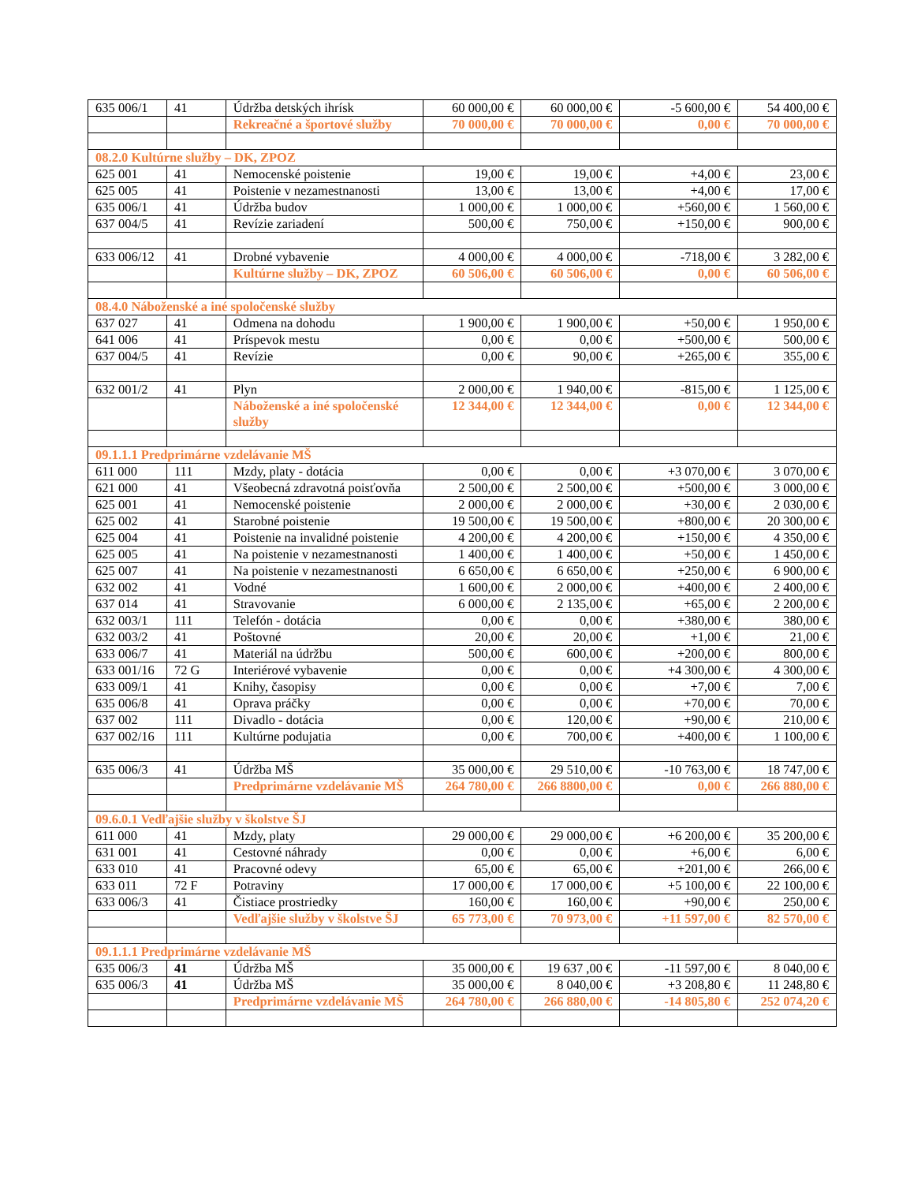| 635 006/1 | 41 | Údržba detských ihrísk | 60 000,00 € | 60 000,00 € | -5 600,00 € | 54 400,00 € |
| | | Rekreačné a športové služby | 70 000,00 € | 70 000,00 € | 0,00 € | 70 000,00 € |
| 08.2.0 Kultúrne služby – DK, ZPOZ | | | | | | |
| 625 001 | 41 | Nemocenské poistenie | 19,00 € | 19,00 € | +4,00 € | 23,00 € |
| 625 005 | 41 | Poistenie v nezamestnanosti | 13,00 € | 13,00 € | +4,00 € | 17,00 € |
| 635 006/1 | 41 | Údržba budov | 1 000,00 € | 1 000,00 € | +560,00 € | 1 560,00 € |
| 637 004/5 | 41 | Revízie zariadení | 500,00 € | 750,00 € | +150,00 € | 900,00 € |
| 633 006/12 | 41 | Drobné vybavenie | 4 000,00 € | 4 000,00 € | -718,00 € | 3 282,00 € |
| | | Kultúrne služby – DK, ZPOZ | 60 506,00 € | 60 506,00 € | 0,00 € | 60 506,00 € |
| 08.4.0 Náboženské a iné spoločenské služby | | | | | | |
| 637 027 | 41 | Odmena na dohodu | 1 900,00 € | 1 900,00 € | +50,00 € | 1 950,00 € |
| 641 006 | 41 | Príspevok mestu | 0,00 € | 0,00 € | +500,00 € | 500,00 € |
| 637 004/5 | 41 | Revízie | 0,00 € | 90,00 € | +265,00 € | 355,00 € |
| 632 001/2 | 41 | Plyn | 2 000,00 € | 1 940,00 € | -815,00 € | 1 125,00 € |
| | | Náboženské a iné spoločenské služby | 12 344,00 € | 12 344,00 € | 0,00 € | 12 344,00 € |
| 09.1.1.1 Predprimárne vzdelávanie MŠ | | | | | | |
| 611 000 | 111 | Mzdy, platy - dotácia | 0,00 € | 0,00 € | +3 070,00 € | 3 070,00 € |
| 621 000 | 41 | Všeobecná zdravotná poisťovňa | 2 500,00 € | 2 500,00 € | +500,00 € | 3 000,00 € |
| 625 001 | 41 | Nemocenské poistenie | 2 000,00 € | 2 000,00 € | +30,00 € | 2 030,00 € |
| 625 002 | 41 | Starobné poistenie | 19 500,00 € | 19 500,00 € | +800,00 € | 20 300,00 € |
| 625 004 | 41 | Poistenie na invalidné poistenie | 4 200,00 € | 4 200,00 € | +150,00 € | 4 350,00 € |
| 625 005 | 41 | Na poistenie v nezamestnanosti | 1 400,00 € | 1 400,00 € | +50,00 € | 1 450,00 € |
| 625 007 | 41 | Na poistenie v nezamestnanosti | 6 650,00 € | 6 650,00 € | +250,00 € | 6 900,00 € |
| 632 002 | 41 | Vodné | 1 600,00 € | 2 000,00 € | +400,00 € | 2 400,00 € |
| 637 014 | 41 | Stravovanie | 6 000,00 € | 2 135,00 € | +65,00 € | 2 200,00 € |
| 632 003/1 | 111 | Telefón - dotácia | 0,00 € | 0,00 € | +380,00 € | 380,00 € |
| 632 003/2 | 41 | Poštovné | 20,00 € | 20,00 € | +1,00 € | 21,00 € |
| 633 006/7 | 41 | Materiál na údržbu | 500,00 € | 600,00 € | +200,00 € | 800,00 € |
| 633 001/16 | 72 G | Interiérové vybavenie | 0,00 € | 0,00 € | +4 300,00 € | 4 300,00 € |
| 633 009/1 | 41 | Knihy, časopisy | 0,00 € | 0,00 € | +7,00 € | 7,00 € |
| 635 006/8 | 41 | Oprava práčky | 0,00 € | 0,00 € | +70,00 € | 70,00 € |
| 637 002 | 111 | Divadlo - dotácia | 0,00 € | 120,00 € | +90,00 € | 210,00 € |
| 637 002/16 | 111 | Kultúrne podujatia | 0,00 € | 700,00 € | +400,00 € | 1 100,00 € |
| 635 006/3 | 41 | Údržba MŠ | 35 000,00 € | 29 510,00 € | -10 763,00 € | 18 747,00 € |
| | | Predprimárne vzdelávanie MŠ | 264 780,00 € | 266 8800,00 € | 0,00 € | 266 880,00 € |
| 09.6.0.1 Vedľajšie služby v školstve ŠJ | | | | | | |
| 611 000 | 41 | Mzdy, platy | 29 000,00 € | 29 000,00 € | +6 200,00 € | 35 200,00 € |
| 631 001 | 41 | Cestovné náhrady | 0,00 € | 0,00 € | +6,00 € | 6,00 € |
| 633 010 | 41 | Pracovné odevy | 65,00 € | 65,00 € | +201,00 € | 266,00 € |
| 633 011 | 72 F | Potraviny | 17 000,00 € | 17 000,00 € | +5 100,00 € | 22 100,00 € |
| 633 006/3 | 41 | Čistiace prostriedky | 160,00 € | 160,00 € | +90,00 € | 250,00 € |
| | | Vedľajšie služby v školstve ŠJ | 65 773,00 € | 70 973,00 € | +11 597,00 € | 82 570,00 € |
| 09.1.1.1 Predprimárne vzdelávanie MŠ | | | | | | |
| 635 006/3 | 41 | Údržba MŠ | 35 000,00 € | 19 637 ,00 € | -11 597,00 € | 8 040,00 € |
| 635 006/3 | 41 | Údržba MŠ | 35 000,00 € | 8 040,00 € | +3 208,80 € | 11 248,80 € |
| | | Predprimárne vzdelávanie MŠ | 264 780,00 € | 266 880,00 € | -14 805,80 € | 252 074,20 € |